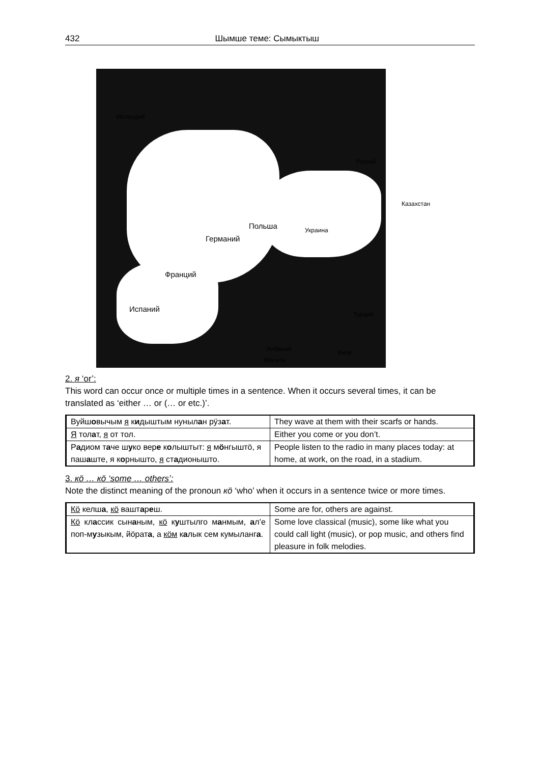432 Шымше теме: Сымыктыш
Исландий
Польша
Германий
Украина
Франций
Испаний
Россий
Казахстан
Турций
Кипр Албаний
Мальта
2. я ‘or’:
This word can occur once or multiple times in a sentence. When it occurs several times, it can be translated as ‘either … or (… or etc.)’.
| Вуйш о вычым я к и дыштым нуныл а н рӱз а т. | They wave at them with their scarfs or hands. |
| Я тол а т, я от тол. | Either you come or you don’t. |
| Р а диом т а че ш у ко вер е к о лыштыт: я м ӧ нгыштӧ, я паш а ште, я к о рнышто, я ст а дионышто. | People listen to the radio in many places today: at home, at work, on the road, in a stadium. |
3. кӧ … кӧ ‘some … others’:
Note the distinct meaning of the pronoun кӧ ‘who’ when it occurs in a sentence twice or more times.
| Кӧ келш а , кӧ вашт а р е ш. | Some are for, others are against. |
| Кӧ кл а ссик сын а ным, кӧ к у штылго м а нмым, а л’е поп-м у зыкым, йӧрат а , а кӧм к а лык сем кумыланг а . | Some love classical (music), some like what you could call light (music), or pop music, and others find pleasure in folk melodies. |